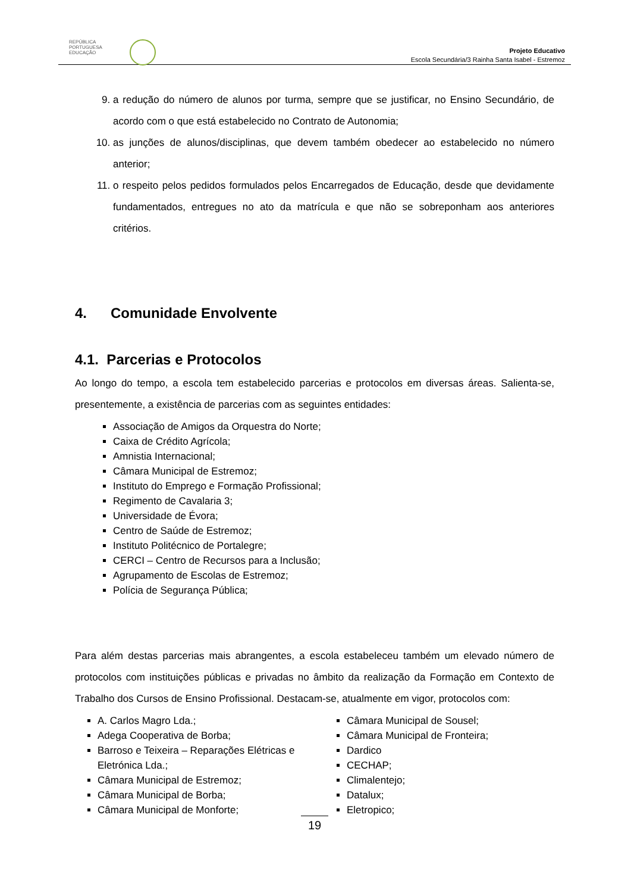REPÚBLICA
PORTUGUESA
EDUCAÇÃO
Projeto Educativo
Escola Secundária/3 Rainha Santa Isabel - Estremoz
9. a redução do número de alunos por turma, sempre que se justificar, no Ensino Secundário, de acordo com o que está estabelecido no Contrato de Autonomia;
10. as junções de alunos/disciplinas, que devem também obedecer ao estabelecido no número anterior;
11. o respeito pelos pedidos formulados pelos Encarregados de Educação, desde que devidamente fundamentados, entregues no ato da matrícula e que não se sobreponham aos anteriores critérios.
4. Comunidade Envolvente
4.1. Parcerias e Protocolos
Ao longo do tempo, a escola tem estabelecido parcerias e protocolos em diversas áreas. Salienta-se, presentemente, a existência de parcerias com as seguintes entidades:
Associação de Amigos da Orquestra do Norte;
Caixa de Crédito Agrícola;
Amnistia Internacional;
Câmara Municipal de Estremoz;
Instituto do Emprego e Formação Profissional;
Regimento de Cavalaria 3;
Universidade de Évora;
Centro de Saúde de Estremoz;
Instituto Politécnico de Portalegre;
CERCI – Centro de Recursos para a Inclusão;
Agrupamento de Escolas de Estremoz;
Polícia de Segurança Pública;
Para além destas parcerias mais abrangentes, a escola estabeleceu também um elevado número de protocolos com instituições públicas e privadas no âmbito da realização da Formação em Contexto de Trabalho dos Cursos de Ensino Profissional. Destacam-se, atualmente em vigor, protocolos com:
A. Carlos Magro Lda.;
Adega Cooperativa de Borba;
Barroso e Teixeira – Reparações Elétricas e Eletrónica Lda.;
Câmara Municipal de Estremoz;
Câmara Municipal de Borba;
Câmara Municipal de Monforte;
Câmara Municipal de Sousel;
Câmara Municipal de Fronteira;
Dardico
CECHAP;
Climalentejo;
Datalux;
Eletropico;
19